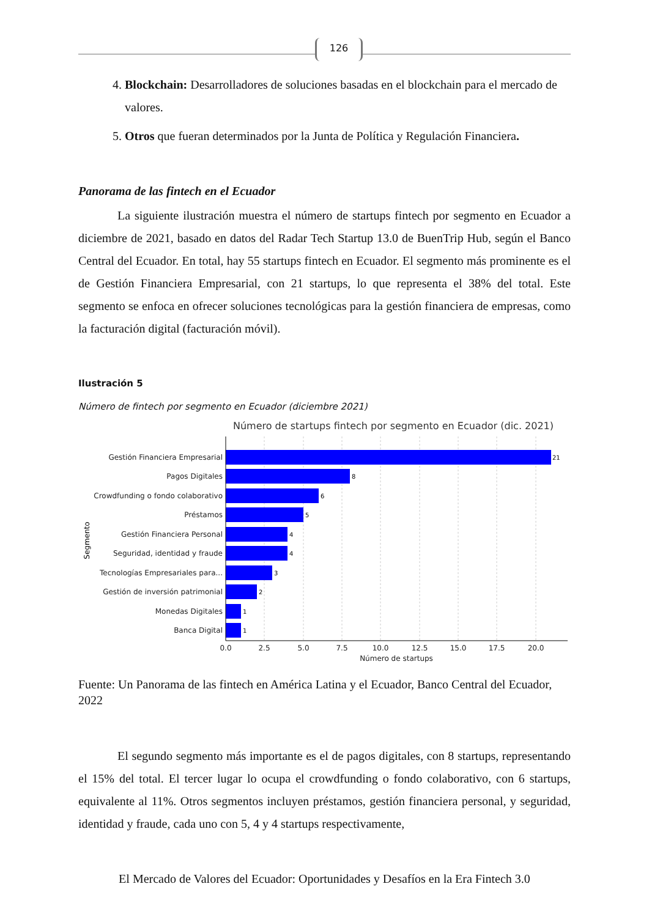126
4. Blockchain: Desarrolladores de soluciones basadas en el blockchain para el mercado de valores.
5. Otros que fueran determinados por la Junta de Política y Regulación Financiera.
Panorama de las fintech en el Ecuador
La siguiente ilustración muestra el número de startups fintech por segmento en Ecuador a diciembre de 2021, basado en datos del Radar Tech Startup 13.0 de BuenTrip Hub, según el Banco Central del Ecuador. En total, hay 55 startups fintech en Ecuador. El segmento más prominente es el de Gestión Financiera Empresarial, con 21 startups, lo que representa el 38% del total. Este segmento se enfoca en ofrecer soluciones tecnológicas para la gestión financiera de empresas, como la facturación digital (facturación móvil).
Ilustración 5
Número de fintech por segmento en Ecuador (diciembre 2021)
Número de startups fintech por segmento en Ecuador (dic. 2021)
Gestión Financiera Empresarial
Pagos Digitales
Crowdfunding o fondo colaborativo
Préstamos
Gestión Financiera Personal
Seguridad, identidad y fraude
Tecnologías Empresariales para...
Gestión de inversión patrimonial
Monedas Digitales
Banca Digital
21
8
6
5
4
4
3
2
1
1
0.0
2.5
5.0
7.5
10.0
12.5
15.0
17.5
20.0
Número de startups
Segmento
Fuente: Un Panorama de las fintech en América Latina y el Ecuador, Banco Central del Ecuador, 2022
El segundo segmento más importante es el de pagos digitales, con 8 startups, representando el 15% del total. El tercer lugar lo ocupa el crowdfunding o fondo colaborativo, con 6 startups, equivalente al 11%. Otros segmentos incluyen préstamos, gestión financiera personal, y seguridad, identidad y fraude, cada uno con 5, 4 y 4 startups respectivamente,
El Mercado de Valores del Ecuador: Oportunidades y Desafíos en la Era Fintech 3.0